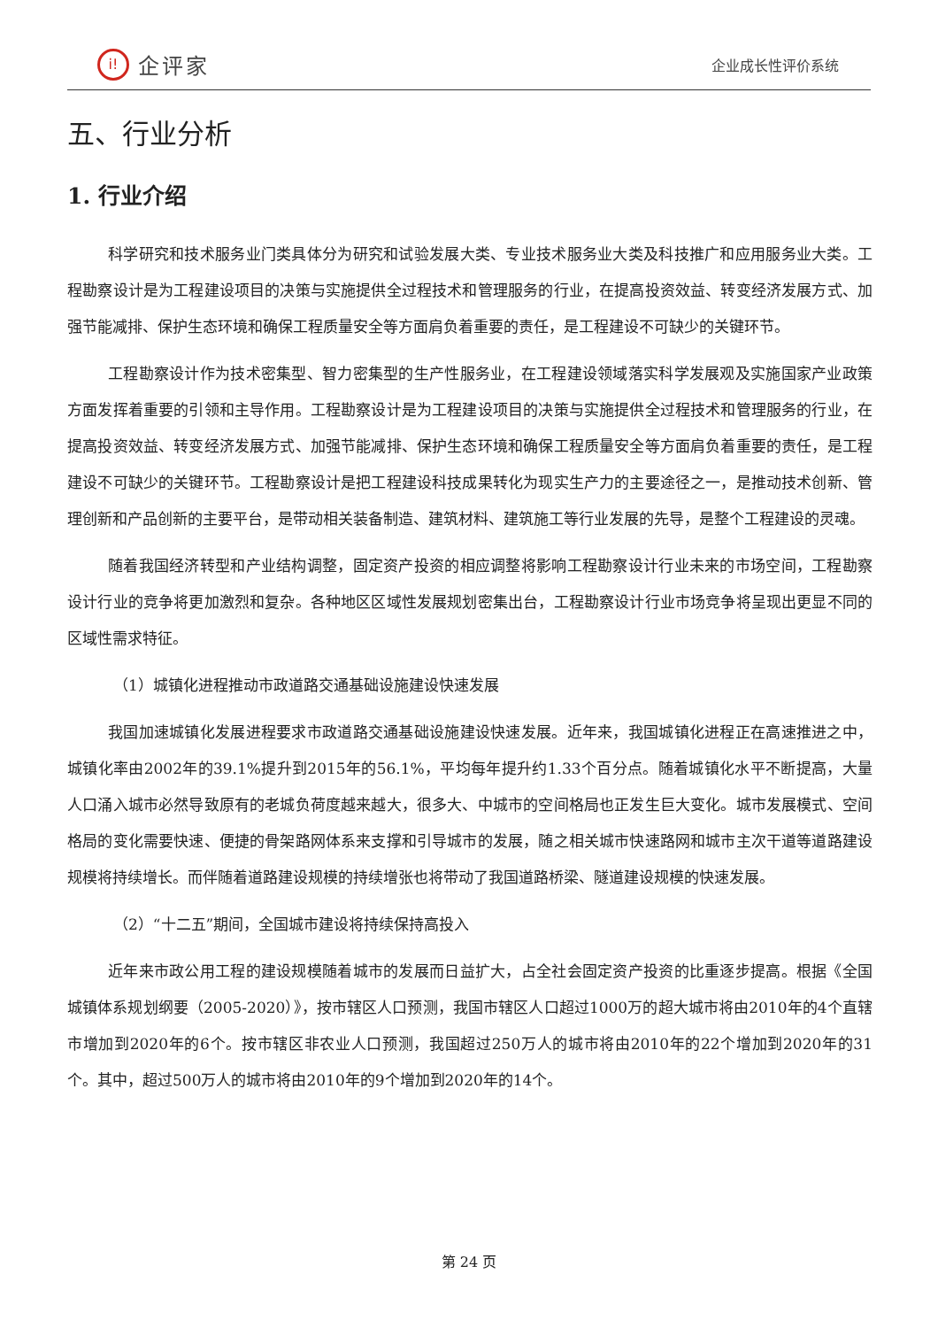i! 企评家
企业成长性评价系统
五、行业分析
1. 行业介绍
科学研究和技术服务业门类具体分为研究和试验发展大类、专业技术服务业大类及科技推广和应用服务业大类。工程勘察设计是为工程建设项目的决策与实施提供全过程技术和管理服务的行业，在提高投资效益、转变经济发展方式、加强节能减排、保护生态环境和确保工程质量安全等方面肩负着重要的责任，是工程建设不可缺少的关键环节。
工程勘察设计作为技术密集型、智力密集型的生产性服务业，在工程建设领域落实科学发展观及实施国家产业政策方面发挥着重要的引领和主导作用。工程勘察设计是为工程建设项目的决策与实施提供全过程技术和管理服务的行业，在提高投资效益、转变经济发展方式、加强节能减排、保护生态环境和确保工程质量安全等方面肩负着重要的责任，是工程建设不可缺少的关键环节。工程勘察设计是把工程建设科技成果转化为现实生产力的主要途径之一，是推动技术创新、管理创新和产品创新的主要平台，是带动相关装备制造、建筑材料、建筑施工等行业发展的先导，是整个工程建设的灵魂。
随着我国经济转型和产业结构调整，固定资产投资的相应调整将影响工程勘察设计行业未来的市场空间，工程勘察设计行业的竞争将更加激烈和复杂。各种地区区域性发展规划密集出台，工程勘察设计行业市场竞争将呈现出更显不同的区域性需求特征。
（1）城镇化进程推动市政道路交通基础设施建设快速发展
我国加速城镇化发展进程要求市政道路交通基础设施建设快速发展。近年来，我国城镇化进程正在高速推进之中，城镇化率由2002年的39.1%提升到2015年的56.1%，平均每年提升约1.33个百分点。随着城镇化水平不断提高，大量人口涌入城市必然导致原有的老城负荷度越来越大，很多大、中城市的空间格局也正发生巨大变化。城市发展模式、空间格局的变化需要快速、便捷的骨架路网体系来支撑和引导城市的发展，随之相关城市快速路网和城市主次干道等道路建设规模将持续增长。而伴随着道路建设规模的持续增张也将带动了我国道路桥梁、隧道建设规模的快速发展。
（2）“十二五”期间，全国城市建设将持续保持高投入
近年来市政公用工程的建设规模随着城市的发展而日益扩大，占全社会固定资产投资的比重逐步提高。根据《全国城镇体系规划纲要（2005-2020）》，按市辖区人口预测，我国市辖区人口超过1000万的超大城市将由2010年的4个直辖市增加到2020年的6个。按市辖区非农业人口预测，我国超过250万人的城市将由2010年的22个增加到2020年的31个。其中，超过500万人的城市将由2010年的9个增加到2020年的14个。
第 24 页